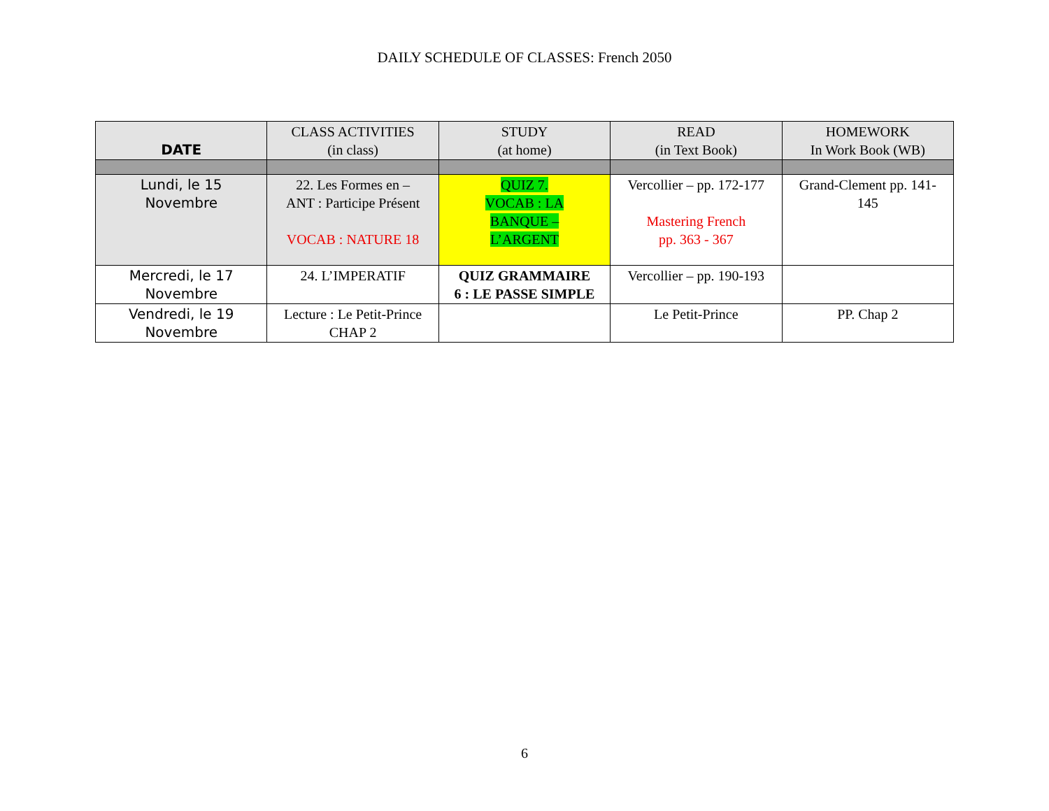DAILY SCHEDULE OF CLASSES: French 2050
| DATE | CLASS ACTIVITIES (in class) | STUDY (at home) | READ (in Text Book) | HOMEWORK In Work Book (WB) |
| --- | --- | --- | --- | --- |
| Lundi, le 15 Novembre | 22. Les Formes en – ANT : Participe Présent VOCAB : NATURE 18 | QUIZ 7. VOCAB : LA BANQUE – L’ARGENT | Vercollier – pp. 172-177 Mastering French pp. 363 - 367 | Grand-Clement pp. 141- 145 |
| Mercredi, le 17 Novembre | 24. L’IMPERATIF | QUIZ GRAMMAIRE 6 : LE PASSE SIMPLE | Vercollier – pp. 190-193 | |
| Vendredi, le 19 Novembre | Lecture : Le Petit-Prince CHAP 2 | | Le Petit-Prince | PP. Chap 2 |
6